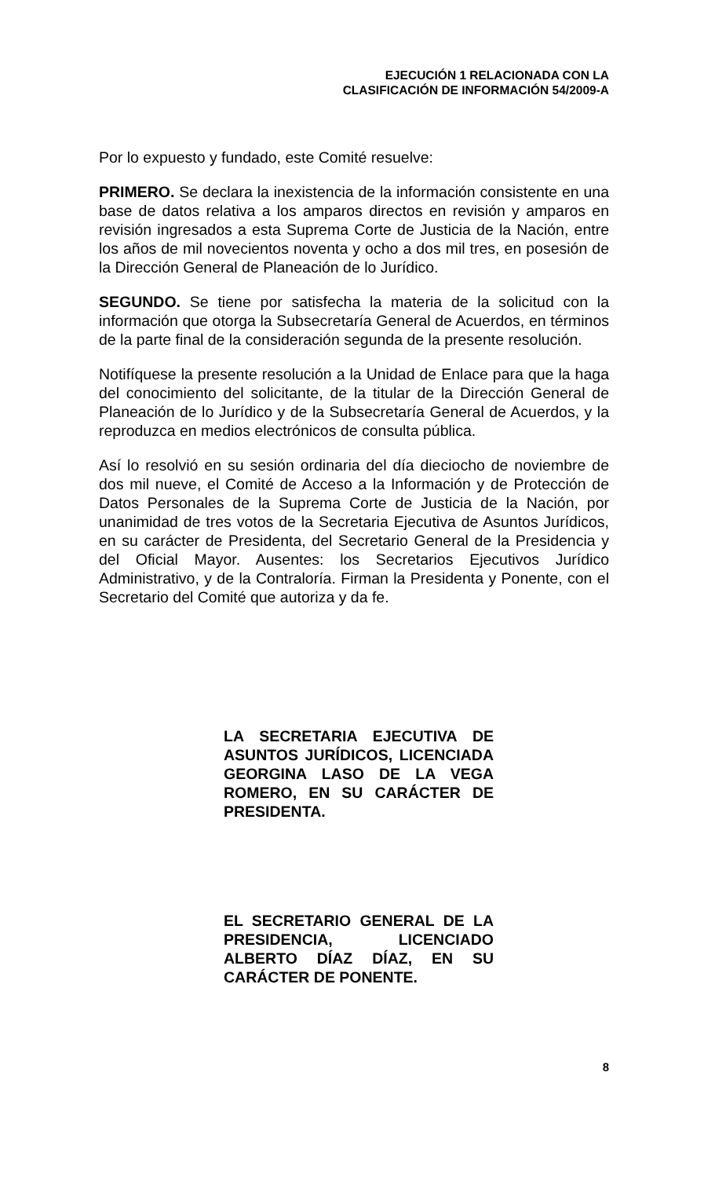EJECUCIÓN 1 RELACIONADA CON LA
CLASIFICACIÓN DE INFORMACIÓN 54/2009-A
Por lo expuesto y fundado, este Comité resuelve:
PRIMERO. Se declara la inexistencia de la información consistente en una base de datos relativa a los amparos directos en revisión y amparos en revisión ingresados a esta Suprema Corte de Justicia de la Nación, entre los años de mil novecientos noventa y ocho a dos mil tres, en posesión de la Dirección General de Planeación de lo Jurídico.
SEGUNDO. Se tiene por satisfecha la materia de la solicitud con la información que otorga la Subsecretaría General de Acuerdos, en términos de la parte final de la consideración segunda de la presente resolución.
Notifíquese la presente resolución a la Unidad de Enlace para que la haga del conocimiento del solicitante, de la titular de la Dirección General de Planeación de lo Jurídico y de la Subsecretaría General de Acuerdos, y la reproduzca en medios electrónicos de consulta pública.
Así lo resolvió en su sesión ordinaria del día dieciocho de noviembre de dos mil nueve, el Comité de Acceso a la Información y de Protección de Datos Personales de la Suprema Corte de Justicia de la Nación, por unanimidad de tres votos de la Secretaria Ejecutiva de Asuntos Jurídicos, en su carácter de Presidenta, del Secretario General de la Presidencia y del Oficial Mayor. Ausentes: los Secretarios Ejecutivos Jurídico Administrativo, y de la Contraloría. Firman la Presidenta y Ponente, con el Secretario del Comité que autoriza y da fe.
LA SECRETARIA EJECUTIVA DE ASUNTOS JURÍDICOS, LICENCIADA GEORGINA LASO DE LA VEGA ROMERO, EN SU CARÁCTER DE PRESIDENTA.
EL SECRETARIO GENERAL DE LA PRESIDENCIA, LICENCIADO ALBERTO DÍAZ DÍAZ, EN SU CARÁCTER DE PONENTE.
8